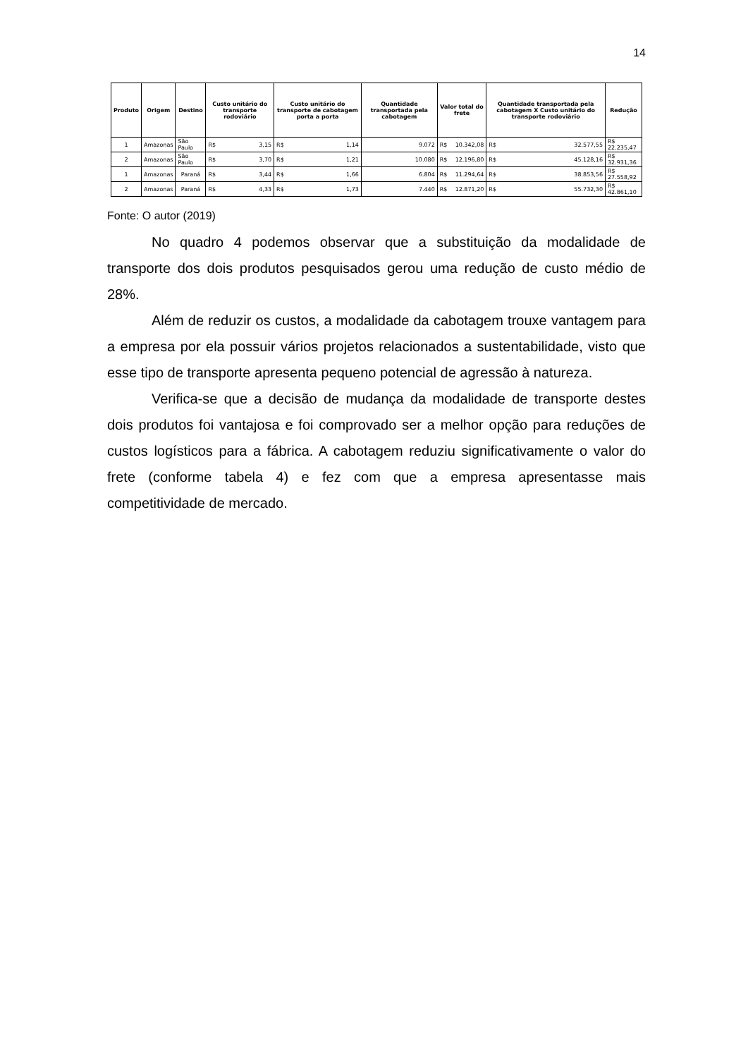14
| Produto | Origem | Destino | Custo unitário do transporte rodoviário | Custo unitário do transporte de cabotagem porta a porta | Quantidade transportada pela cabotagem | Valor total do frete | Quantidade transportada pela cabotagem X Custo unitário do transporte rodoviário | Redução |
| --- | --- | --- | --- | --- | --- | --- | --- | --- |
| 1 | Amazonas | São Paulo | R$ 3,15 | R$ 1,14 | 9.072 | R$ 10.342,08 | R$ 32.577,55 | R$ 22.235,47 |
| 2 | Amazonas | São Paulo | R$ 3,70 | R$ 1,21 | 10.080 | R$ 12.196,80 | R$ 45.128,16 | R$ 32.931,36 |
| 1 | Amazonas | Paraná | R$ 3,44 | R$ 1,66 | 6.804 | R$ 11.294,64 | R$ 38.853,56 | R$ 27.558,92 |
| 2 | Amazonas | Paraná | R$ 4,33 | R$ 1,73 | 7.440 | R$ 12.871,20 | R$ 55.732,30 | R$ 42.861,10 |
Fonte: O autor (2019)
No quadro 4 podemos observar que a substituição da modalidade de transporte dos dois produtos pesquisados gerou uma redução de custo médio de 28%.
Além de reduzir os custos, a modalidade da cabotagem trouxe vantagem para a empresa por ela possuir vários projetos relacionados a sustentabilidade, visto que esse tipo de transporte apresenta pequeno potencial de agressão à natureza.
Verifica-se que a decisão de mudança da modalidade de transporte destes dois produtos foi vantajosa e foi comprovado ser a melhor opção para reduções de custos logísticos para a fábrica. A cabotagem reduziu significativamente o valor do frete (conforme tabela 4) e fez com que a empresa apresentasse mais competitividade de mercado.